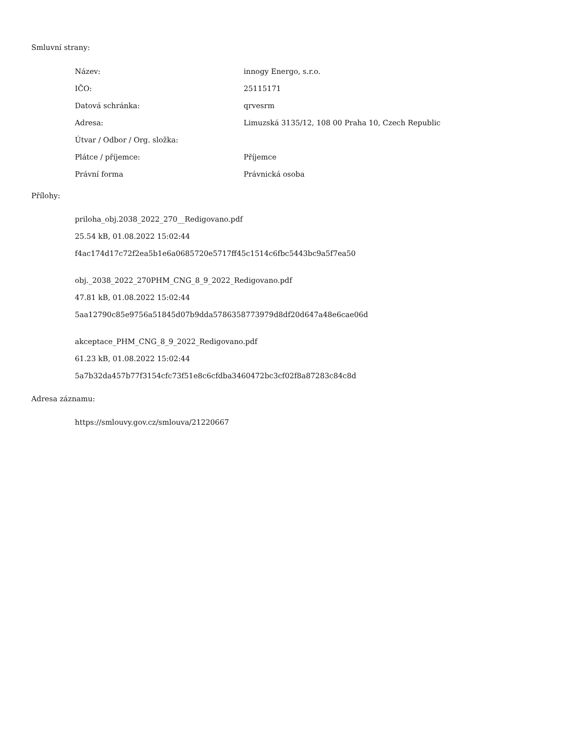Smluvní strany:
| Název: | innogy Energo, s.r.o. |
| IČO: | 25115171 |
| Datová schránka: | qrvesrm |
| Adresa: | Limuzská 3135/12, 108 00 Praha 10, Czech Republic |
| Útvar / Odbor / Org. složka: | |
| Plátce / příjemce: | Příjemce |
| Právní forma | Právnická osoba |
Přílohy:
priloha_obj.2038_2022_270__Redigovano.pdf
25.54 kB, 01.08.2022 15:02:44
f4ac174d17c72f2ea5b1e6a0685720e5717ff45c1514c6fbc5443bc9a5f7ea50
obj._2038_2022_270PHM_CNG_8_9_2022_Redigovano.pdf
47.81 kB, 01.08.2022 15:02:44
5aa12790c85e9756a51845d07b9dda5786358773979d8df20d647a48e6cae06d
akceptace_PHM_CNG_8_9_2022_Redigovano.pdf
61.23 kB, 01.08.2022 15:02:44
5a7b32da457b77f3154cfc73f51e8c6cfdba3460472bc3cf02f8a87283c84c8d
Adresa záznamu:
https://smlouvy.gov.cz/smlouva/21220667